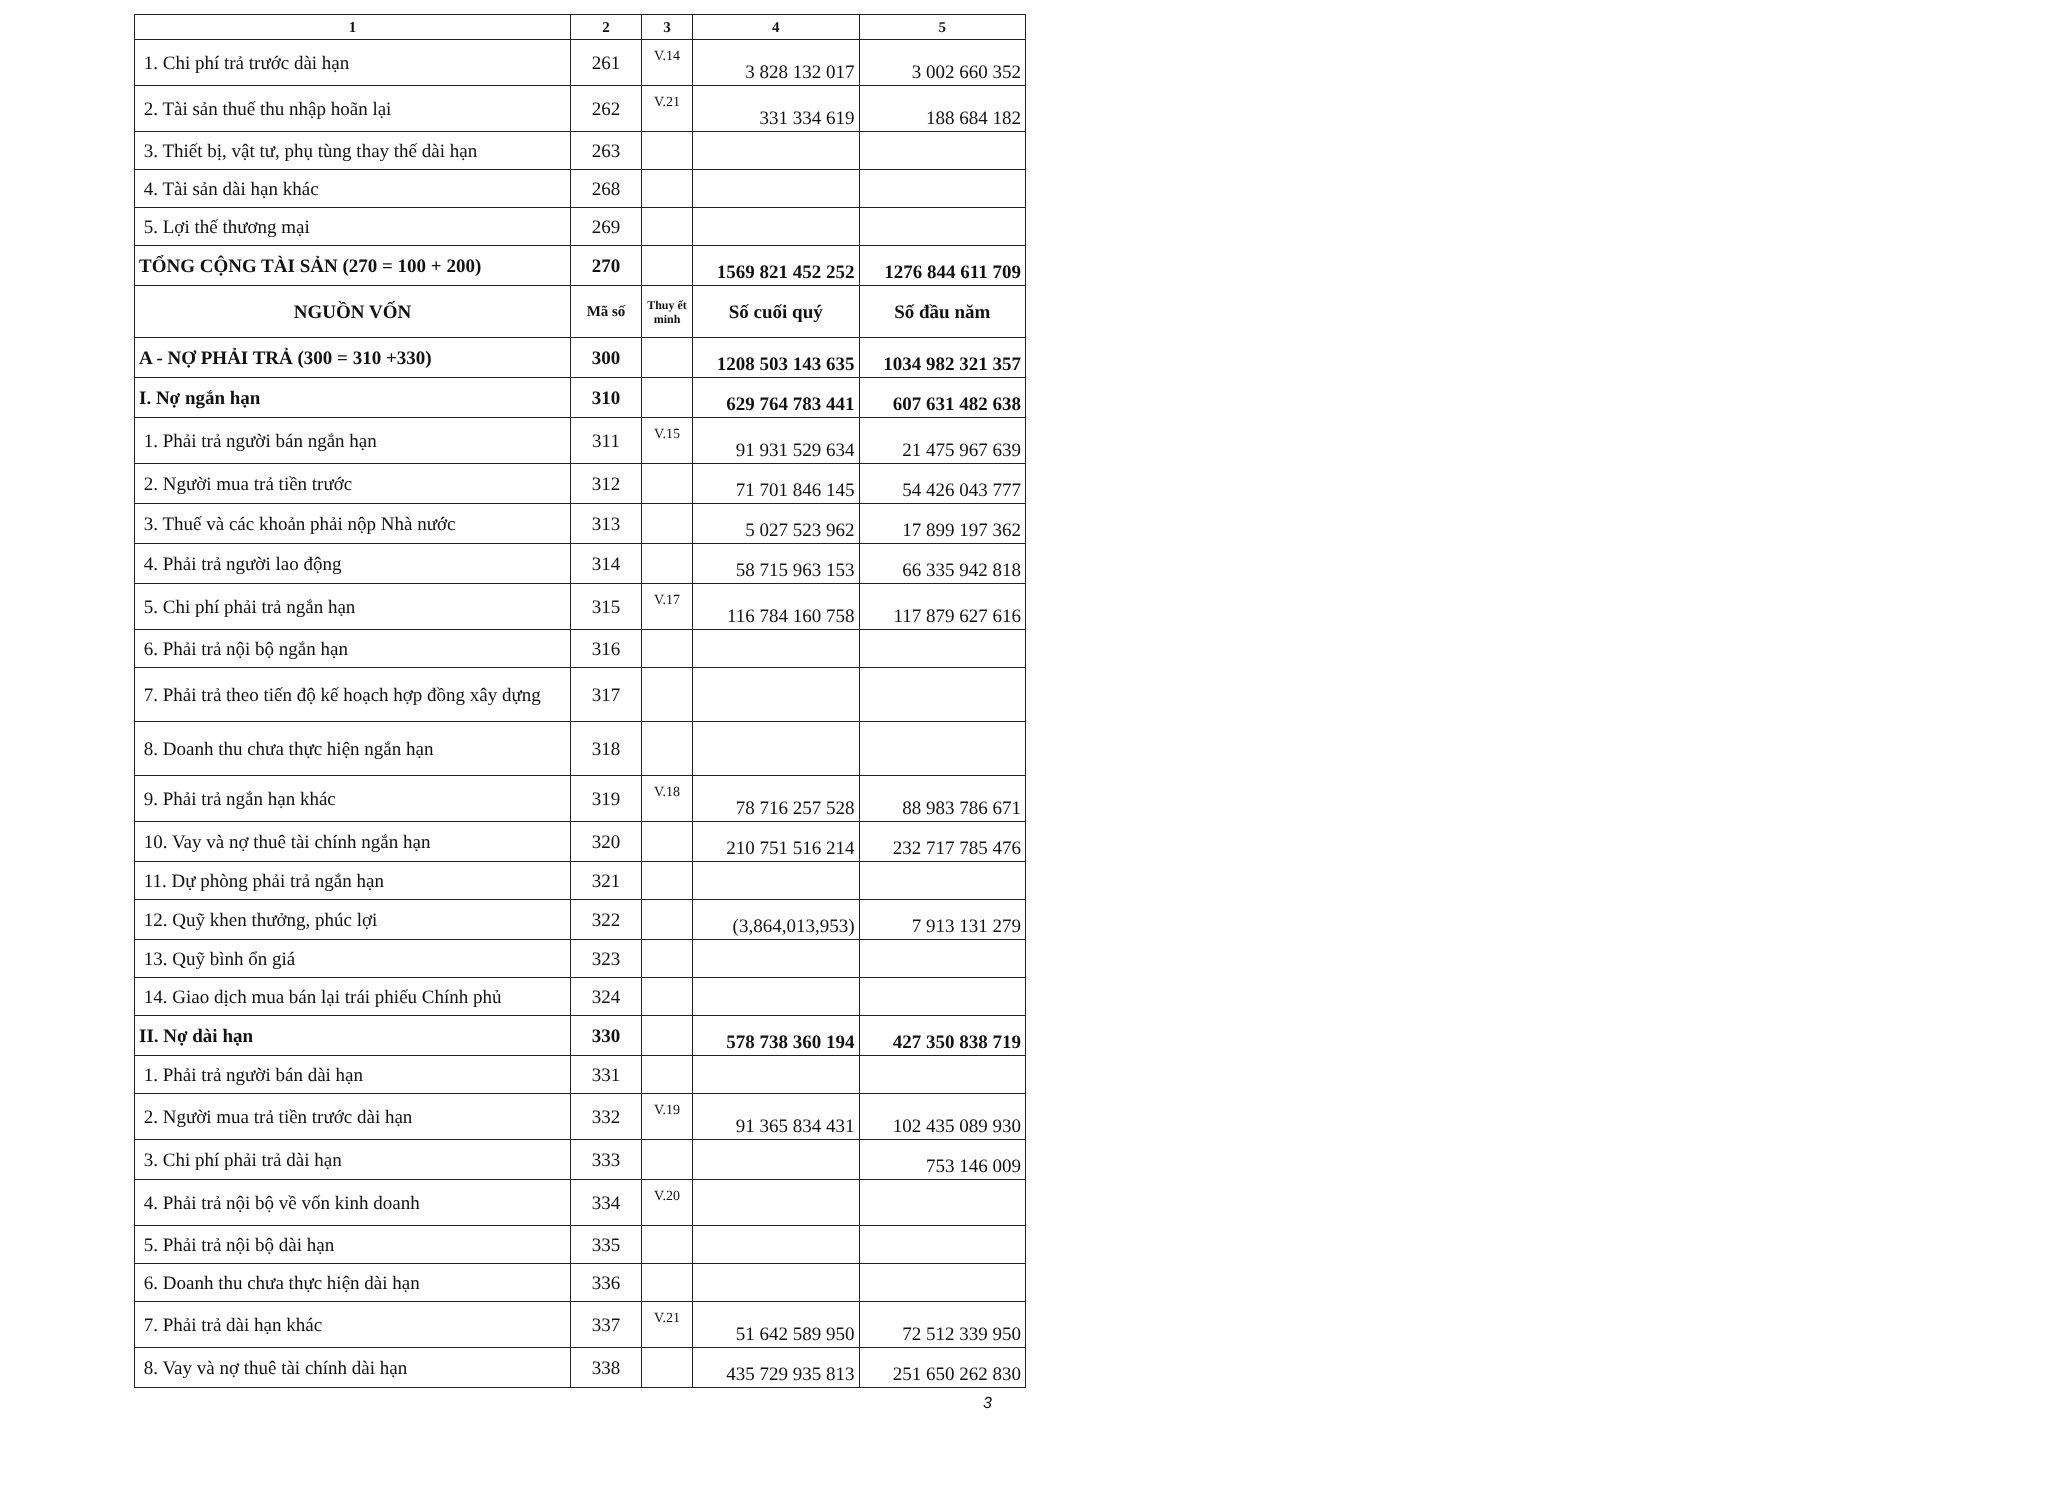| 1 | 2 | 3 | 4 | 5 |
| --- | --- | --- | --- | --- |
| 1. Chi phí trả trước dài hạn | 261 | V.14 | 3 828 132 017 | 3 002 660 352 |
| 2. Tài sản thuế thu nhập hoãn lại | 262 | V.21 | 331 334 619 | 188 684 182 |
| 3. Thiết bị, vật tư, phụ tùng thay thế dài hạn | 263 | | | |
| 4. Tài sản dài hạn khác | 268 | | | |
| 5. Lợi thế thương mại | 269 | | | |
| TỔNG CỘNG TÀI SẢN (270 = 100 + 200) | 270 | | 1569 821 452 252 | 1276 844 611 709 |
| NGUỒN VỐN | Mã số | Thuy ết minh | Số cuối quý | Số đầu năm |
| A - NỢ PHẢI TRẢ (300 = 310 +330) | 300 | | 1208 503 143 635 | 1034 982 321 357 |
| I. Nợ ngắn hạn | 310 | | 629 764 783 441 | 607 631 482 638 |
| 1. Phải trả người bán ngắn hạn | 311 | V.15 | 91 931 529 634 | 21 475 967 639 |
| 2. Người mua trả tiền trước | 312 | | 71 701 846 145 | 54 426 043 777 |
| 3. Thuế và các khoản phải nộp Nhà nước | 313 | | 5 027 523 962 | 17 899 197 362 |
| 4. Phải trả người lao động | 314 | | 58 715 963 153 | 66 335 942 818 |
| 5. Chi phí phải trả ngắn hạn | 315 | V.17 | 116 784 160 758 | 117 879 627 616 |
| 6. Phải trả nội bộ ngắn hạn | 316 | | | |
| 7. Phải trả theo tiến độ kế hoạch hợp đồng xây dựng | 317 | | | |
| 8. Doanh thu chưa thực hiện ngắn hạn | 318 | | | |
| 9. Phải trả ngắn hạn khác | 319 | V.18 | 78 716 257 528 | 88 983 786 671 |
| 10. Vay và nợ thuê tài chính ngắn hạn | 320 | | 210 751 516 214 | 232 717 785 476 |
| 11. Dự phòng phải trả ngắn hạn | 321 | | | |
| 12. Quỹ khen thưởng, phúc lợi | 322 | | (3,864,013,953) | 7 913 131 279 |
| 13. Quỹ bình ổn giá | 323 | | | |
| 14. Giao dịch mua bán lại trái phiếu Chính phủ | 324 | | | |
| II. Nợ dài hạn | 330 | | 578 738 360 194 | 427 350 838 719 |
| 1. Phải trả người bán dài hạn | 331 | | | |
| 2. Người mua trả tiền trước dài hạn | 332 | V.19 | 91 365 834 431 | 102 435 089 930 |
| 3. Chi phí phải trả dài hạn | 333 | | | 753 146 009 |
| 4. Phải trả nội bộ về vốn kinh doanh | 334 | V.20 | | |
| 5. Phải trả nội bộ dài hạn | 335 | | | |
| 6. Doanh thu chưa thực hiện dài hạn | 336 | | | |
| 7. Phải trả dài hạn khác | 337 | V.21 | 51 642 589 950 | 72 512 339 950 |
| 8. Vay và nợ thuê tài chính dài hạn | 338 | | 435 729 935 813 | 251 650 262 830 |
3